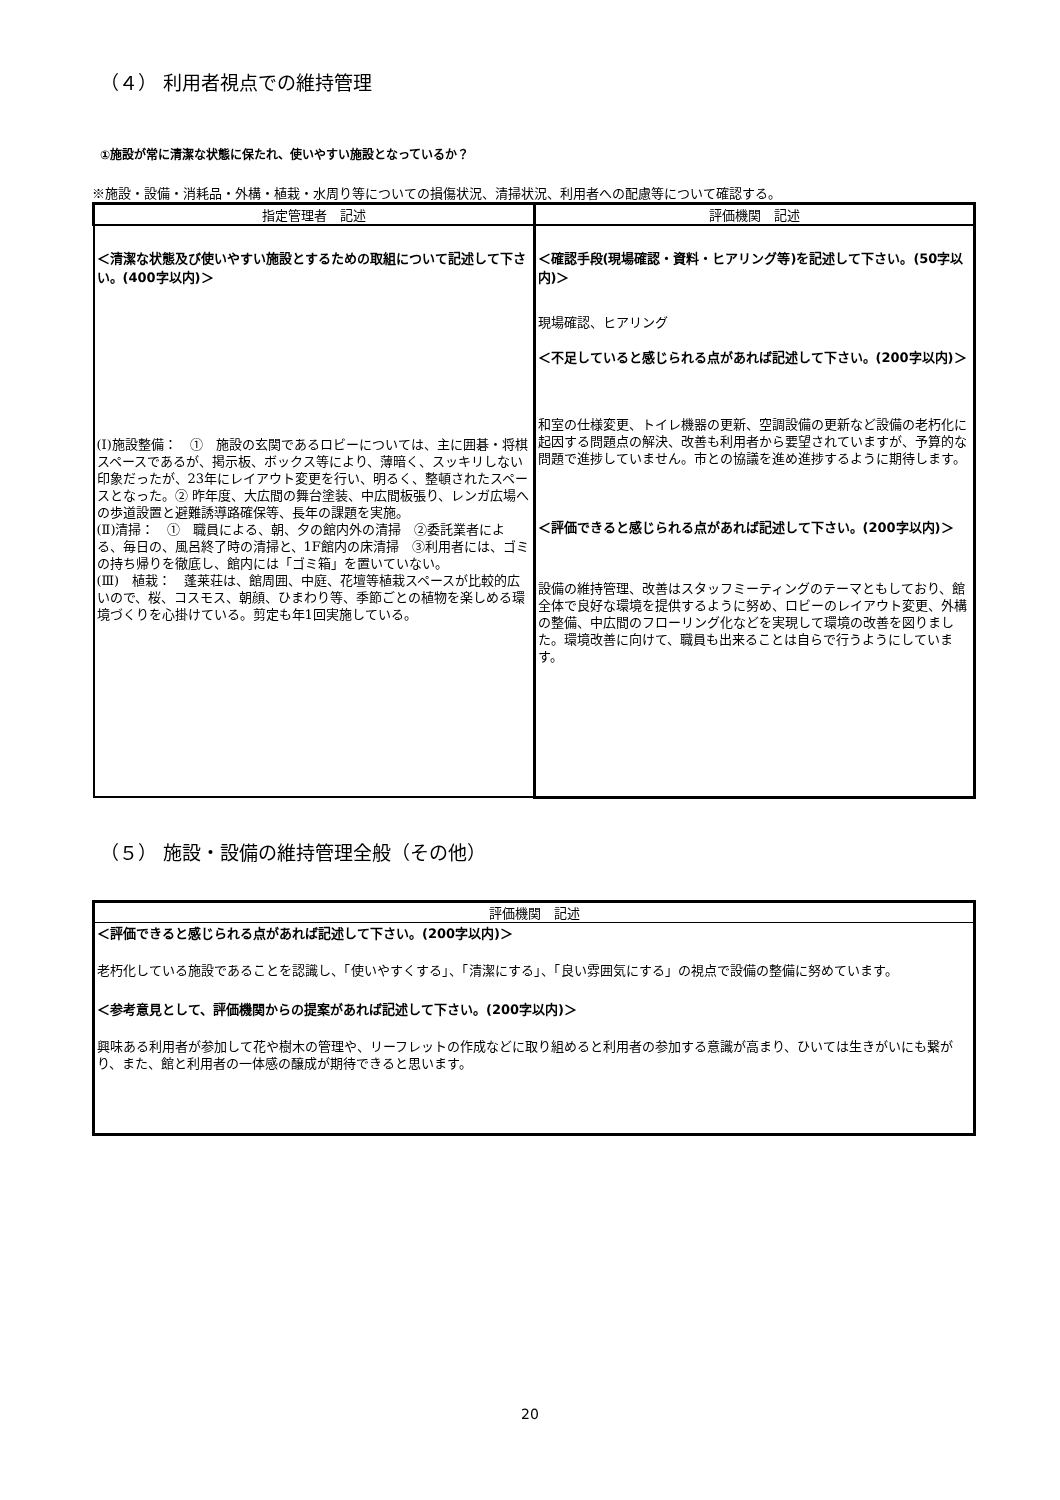（４） 利用者視点での維持管理
①施設が常に清潔な状態に保たれ、使いやすい施設となっているか？
※施設・設備・消耗品・外構・植栽・水周り等についての損傷状況、清掃状況、利用者への配慮等について確認する。
| 指定管理者 記述 | 評価機関 記述 |
| --- | --- |
| ＜清潔な状態及び使いやすい施設とするための取組について記述して下さい。(400字以内)＞ (Ⅰ)施設整備： ① 施設の玄関であるロビーについては、主に囲碁・将棋スペースであるが、掲示板、ボックス等により、薄暗く、スッキリしない印象だったが、23年にレイアウト変更を行い、明るく、整頓されたスペースとなった。② 昨年度、大広間の舞台塗装、中広間板張り、レンガ広場への歩道設置と避難誘導路確保等、長年の課題を実施。 (Ⅱ)清掃： ① 職員による、朝、夕の館内外の清掃 ②委託業者による、毎日の、風呂終了時の清掃と、1F館内の床清掃 ③利用者には、ゴミの持ち帰りを徹底し、館内には「ゴミ箱」を置いていない。 (Ⅲ) 植栽： 蓬莱荘は、館周囲、中庭、花壇等植栽スペースが比較的広いので、桜、コスモス、朝顔、ひまわり等、季節ごとの植物を楽しめる環境づくりを心掛けている。剪定も年1回実施している。 | ＜確認手段(現場確認・資料・ヒアリング等)を記述して下さい。(50字以内)＞ 現場確認、ヒアリング ＜不足していると感じられる点があれば記述して下さい。(200字以内)＞ 和室の仕様変更、トイレ機器の更新、空調設備の更新など設備の老朽化に起因する問題点の解決、改善も利用者から要望されていますが、予算的な問題で進捗していません。市との協議を進め進捗するように期待します。 ＜評価できると感じられる点があれば記述して下さい。(200字以内)＞ 設備の維持管理、改善はスタッフミーティングのテーマともしており、館全体で良好な環境を提供するように努め、ロビーのレイアウト変更、外構の整備、中広間のフローリング化などを実現して環境の改善を図りました。環境改善に向けて、職員も出来ることは自らで行うようにしています。 |
（５） 施設・設備の維持管理全般（その他）
| 評価機関 記述 |
| --- |
| ＜評価できると感じられる点があれば記述して下さい。(200字以内)＞ 老朽化している施設であることを認識し、「使いやすくする」、「清潔にする」、「良い雰囲気にする」の視点で設備の整備に努めています。 ＜参考意見として、評価機関からの提案があれば記述して下さい。(200字以内)＞ 興味ある利用者が参加して花や樹木の管理や、リーフレットの作成などに取り組めると利用者の参加する意識が高まり、ひいては生きがいにも繋がり、また、館と利用者の一体感の醸成が期待できると思います。 |
20